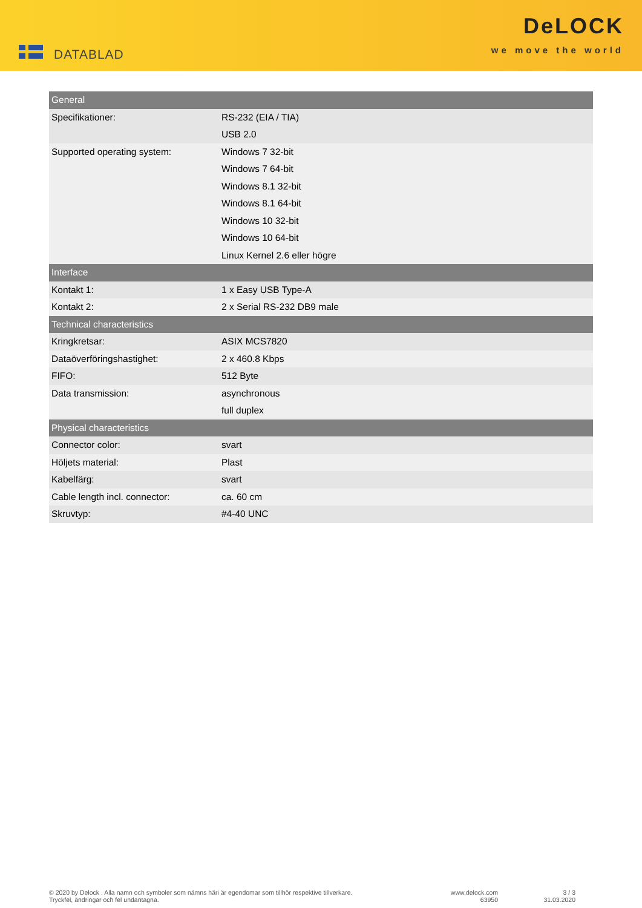DATABLAD
DeLOCK
we move the world
| General | |
| --- | --- |
| Specifikationer: | RS-232 (EIA / TIA) |
| | USB 2.0 |
| Supported operating system: | Windows 7 32-bit |
| | Windows 7 64-bit |
| | Windows 8.1 32-bit |
| | Windows 8.1 64-bit |
| | Windows 10 32-bit |
| | Windows 10 64-bit |
| | Linux Kernel 2.6 eller högre |
| Interface | |
| Kontakt 1: | 1 x Easy USB Type-A |
| Kontakt 2: | 2 x Serial RS-232 DB9 male |
| Technical characteristics | |
| Kringkretsar: | ASIX MCS7820 |
| Dataöverföringshastighet: | 2 x 460.8 Kbps |
| FIFO: | 512 Byte |
| Data transmission: | asynchronous |
| | full duplex |
| Physical characteristics | |
| Connector color: | svart |
| Höljets material: | Plast |
| Kabelfärg: | svart |
| Cable length incl. connector: | ca. 60 cm |
| Skruvtyp: | #4-40 UNC |
© 2020 by Delock . Alla namn och symboler som nämns häri är egendomar som tillhör respektive tillverkare.
Tryckfel, ändringar och fel undantagna.
www.delock.com
63950
3 / 3
31.03.2020